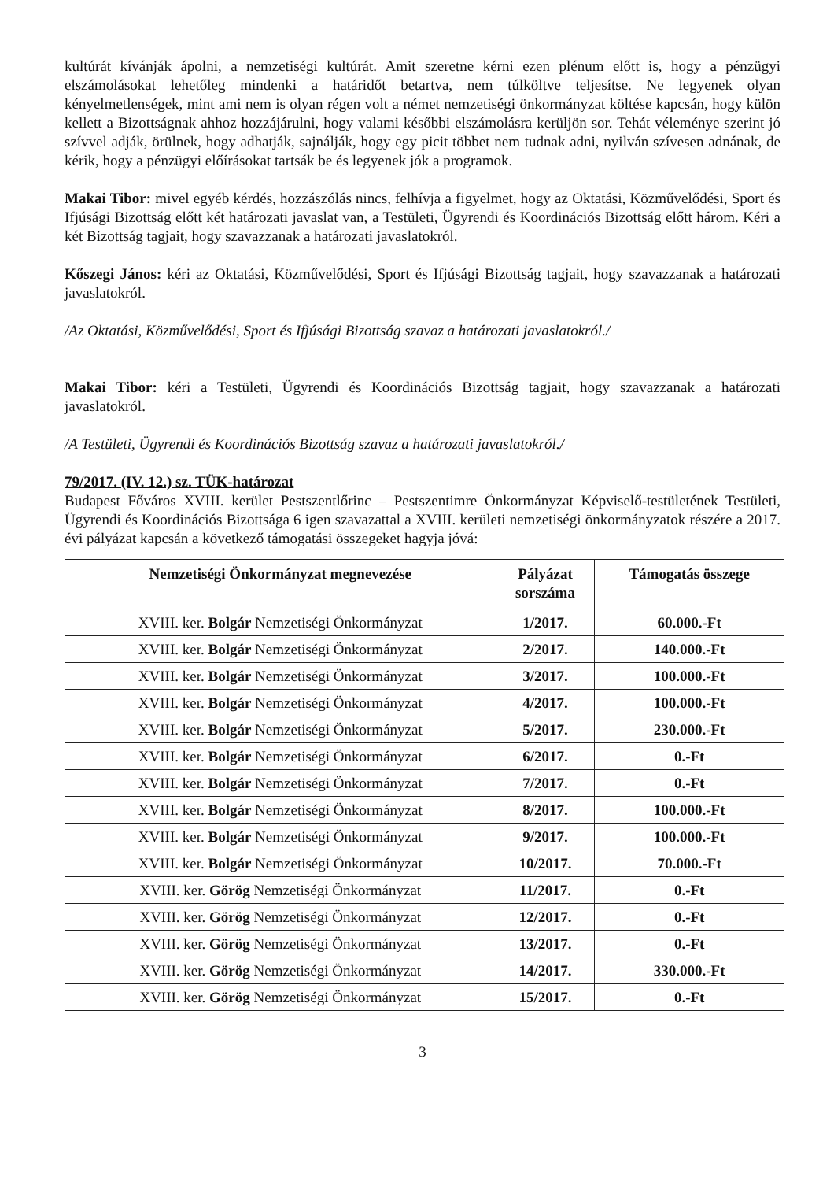kultúrát kívánják ápolni, a nemzetiségi kultúrát. Amit szeretne kérni ezen plénum előtt is, hogy a pénzügyi elszámolásokat lehetőleg mindenki a határidőt betartva, nem túlköltve teljesítse. Ne legyenek olyan kényelmetlenségek, mint ami nem is olyan régen volt a német nemzetiségi önkormányzat költése kapcsán, hogy külön kellett a Bizottságnak ahhoz hozzájárulni, hogy valami későbbi elszámolásra kerüljön sor. Tehát véleménye szerint jó szívvel adják, örülnek, hogy adhatják, sajnálják, hogy egy picit többet nem tudnak adni, nyilván szívesen adnának, de kérik, hogy a pénzügyi előírásokat tartsák be és legyenek jók a programok.
Makai Tibor: mivel egyéb kérdés, hozzászólás nincs, felhívja a figyelmet, hogy az Oktatási, Közművelődési, Sport és Ifjúsági Bizottság előtt két határozati javaslat van, a Testületi, Ügyrendi és Koordinációs Bizottság előtt három. Kéri a két Bizottság tagjait, hogy szavazzanak a határozati javaslatokról.
Kőszegi János: kéri az Oktatási, Közművelődési, Sport és Ifjúsági Bizottság tagjait, hogy szavazzanak a határozati javaslatokról.
/Az Oktatási, Közművelődési, Sport és Ifjúsági Bizottság szavaz a határozati javaslatokról./
Makai Tibor: kéri a Testületi, Ügyrendi és Koordinációs Bizottság tagjait, hogy szavazzanak a határozati javaslatokról.
/A Testületi, Ügyrendi és Koordinációs Bizottság szavaz a határozati javaslatokról./
79/2017. (IV. 12.) sz. TÜK-határozat
Budapest Főváros XVIII. kerület Pestszentlőrinc – Pestszentimre Önkormányzat Képviselő-testületének Testületi, Ügyrendi és Koordinációs Bizottsága 6 igen szavazattal a XVIII. kerületi nemzetiségi önkormányzatok részére a 2017. évi pályázat kapcsán a következő támogatási összegeket hagyja jóvá:
| Nemzetiségi Önkormányzat megnevezése | Pályázat sorszáma | Támogatás összege |
| --- | --- | --- |
| XVIII. ker. Bolgár Nemzetiségi Önkormányzat | 1/2017. | 60.000.-Ft |
| XVIII. ker. Bolgár Nemzetiségi Önkormányzat | 2/2017. | 140.000.-Ft |
| XVIII. ker. Bolgár Nemzetiségi Önkormányzat | 3/2017. | 100.000.-Ft |
| XVIII. ker. Bolgár Nemzetiségi Önkormányzat | 4/2017. | 100.000.-Ft |
| XVIII. ker. Bolgár Nemzetiségi Önkormányzat | 5/2017. | 230.000.-Ft |
| XVIII. ker. Bolgár Nemzetiségi Önkormányzat | 6/2017. | 0.-Ft |
| XVIII. ker. Bolgár Nemzetiségi Önkormányzat | 7/2017. | 0.-Ft |
| XVIII. ker. Bolgár Nemzetiségi Önkormányzat | 8/2017. | 100.000.-Ft |
| XVIII. ker. Bolgár Nemzetiségi Önkormányzat | 9/2017. | 100.000.-Ft |
| XVIII. ker. Bolgár Nemzetiségi Önkormányzat | 10/2017. | 70.000.-Ft |
| XVIII. ker. Görög Nemzetiségi Önkormányzat | 11/2017. | 0.-Ft |
| XVIII. ker. Görög Nemzetiségi Önkormányzat | 12/2017. | 0.-Ft |
| XVIII. ker. Görög Nemzetiségi Önkormányzat | 13/2017. | 0.-Ft |
| XVIII. ker. Görög Nemzetiségi Önkormányzat | 14/2017. | 330.000.-Ft |
| XVIII. ker. Görög Nemzetiségi Önkormányzat | 15/2017. | 0.-Ft |
3